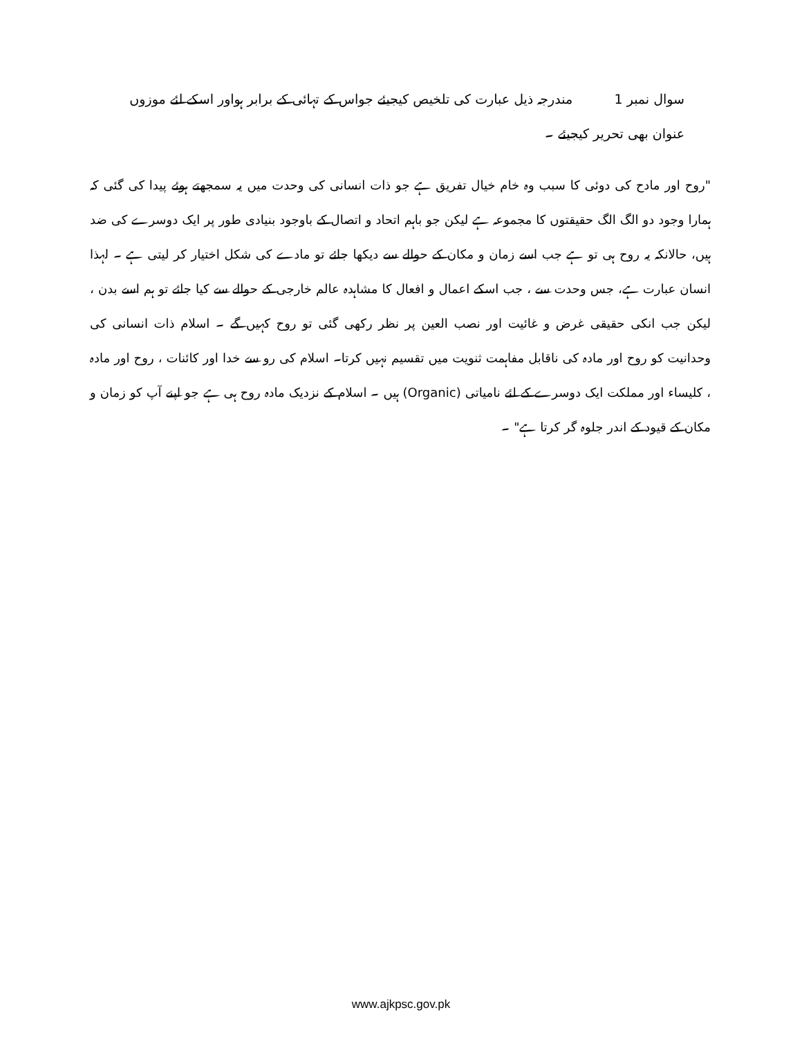سوال نمبر 1 مندرجہ ذیل عبارت کی تلخیص کیجیئے جواس کے تہائی کے برابر ہواور اسکے لئے موزوں عنوان بھی تحریر کیجیئے ۔
"روح اور مادح کی دوئی کا سبب وہ خام خیال تفریق ہے جو ذات انسانی کی وحدت میں یہ سمجھتے ہوئے پیدا کی گئی کہ ہمارا وجود دو الگ الگ حقیقتوں کا مجموعہ ہے لیکن جو باہم اتحاد و اتصال کے باوجود بنیادی طور پر ایک دوسرے کی ضد ہیں، حالانکہ یہ روح ہی تو ہے جب اسے زمان و مکان کے حوالے سے دیکھا جائے تو مادے کی شکل اختیار کر لیتی ہے ۔ لہذا انسان عبارت ہے، جس وحدت سے ، جب اسکے اعمال و افعال کا مشاہدہ عالم خارجی کے حوالے سے کیا جائے تو ہم اسے بدن ، لیکن جب انکی حقیقی غرض و غائیت اور نصب العین پر نظر رکھی گئی تو روح کہیں گے ۔ اسلام ذات انسانی کی وحدانیت کو روح اور مادہ کی ناقابل مفاہمت ثنویت میں تقسیم نہیں کرتا۔ اسلام کی رو سے خدا اور کائنات ، روح اور مادہ ، کلیساء اور مملکت ایک دوسرے کے لئے نامیاتی (Organic) ہیں ۔ اسلام کے نزدیک مادہ روح ہی ہے جو اپنے آپ کو زمان و مکان کے قیود کے اندر جلوہ گر کرتا ہے" ۔
www.ajkpsc.gov.pk